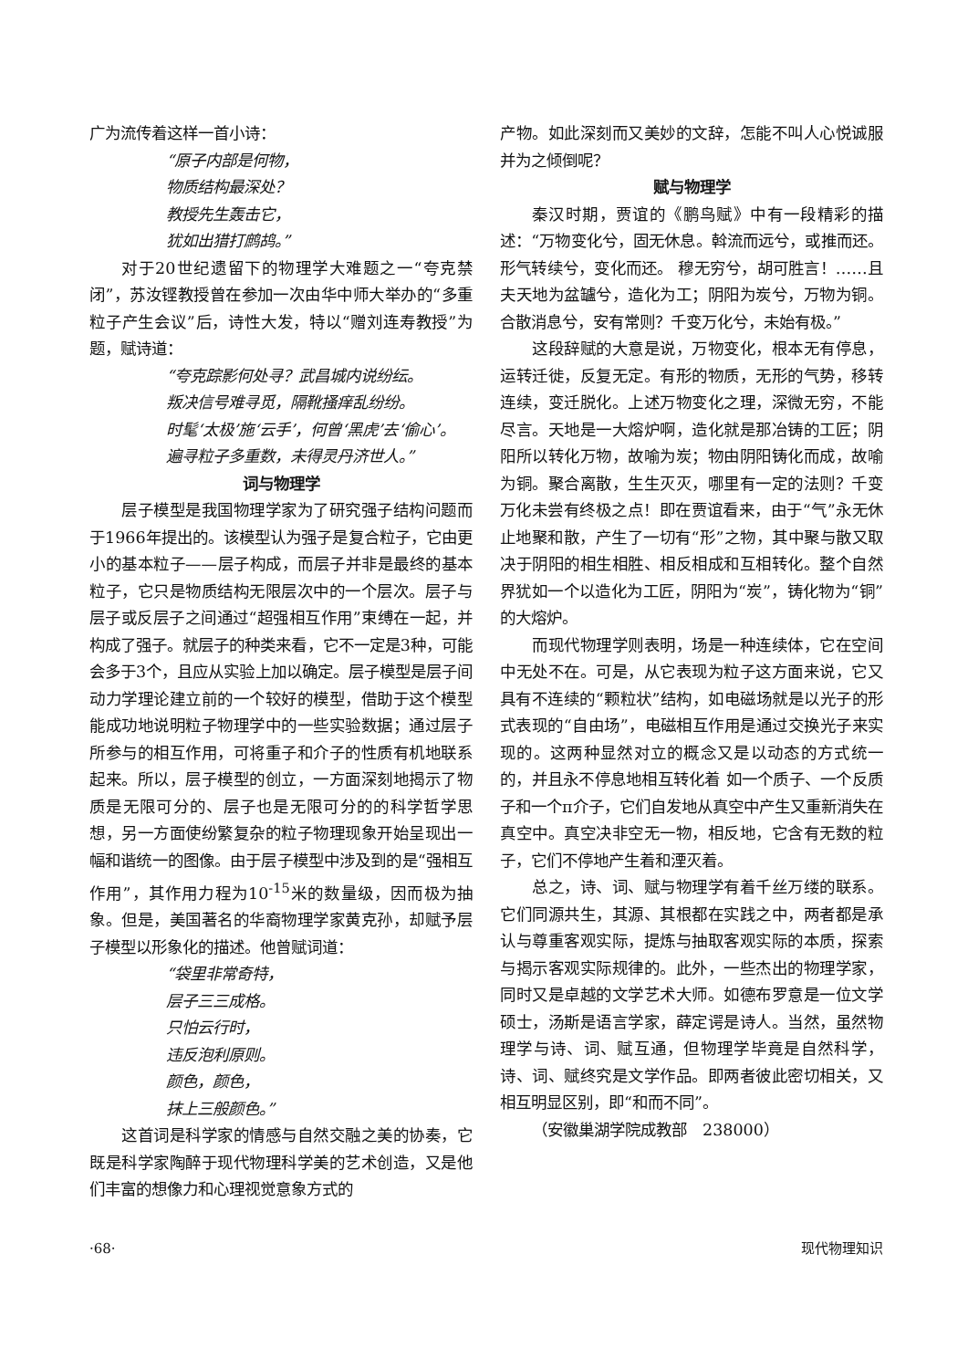广为流传着这样一首小诗：
“原子内部是何物，
物质结构最深处？
教授先生轰击它，
犹如出猎打鹧鸪。”
对于20世纪遗留下的物理学大难题之一“夸克禁闭”，苏汝铿教授曾在参加一次由华中师大举办的“多重粒子产生会议”后，诗性大发，特以“赠刘连寿教授”为题，赋诗道：
“夸克踪影何处寻？武昌城内说纷纭。
叛决信号难寻觅，隔靴搔痒乱纷纷。
时髦‘太极’施‘云手’，何曾‘黑虎’去‘偷心’。
遍寻粒子多重数，未得灵丹济世人。”
词与物理学
层子模型是我国物理学家为了研究强子结构问题而于1966年提出的。该模型认为强子是复合粒子，它由更小的基本粒子——层子构成，而层子并非是最终的基本粒子，它只是物质结构无限层次中的一个层次。层子与层子或反层子之间通过“超强相互作用”束缚在一起，并构成了强子。就层子的种类来看，它不一定是3种，可能会多于3个，且应从实验上加以确定。层子模型是层子间动力学理论建立前的一个较好的模型，借助于这个模型能成功地说明粒子物理学中的一些实验数据；通过层子所参与的相互作用，可将重子和介子的性质有机地联系起来。所以，层子模型的创立，一方面深刻地揭示了物质是无限可分的、层子也是无限可分的的科学哲学思想，另一方面使纷繁复杂的粒子物理现象开始呈现出一幅和谐统一的图像。由于层子模型中涉及到的是“强相互作用”，其作用力程为10<sup>-15</sup>米的数量级，因而极为抽象。但是，美国著名的华裔物理学家黄克孙，却赋予层子模型以形象化的描述。他曾赋词道：
“袋里非常奇特，
层子三三成格。
只怕云行时，
违反泡利原则。
颜色，颜色，
抹上三般颜色。”
这首词是科学家的情感与自然交融之美的协奏，它既是科学家陶醉于现代物理科学美的艺术创造，又是他们丰富的想像力和心理视觉意象方式的
产物。如此深刻而又美妙的文辞，怎能不叫人心悦诚服并为之倾倒呢？
赋与物理学
秦汉时期，贾谊的《鹏鸟赋》中有一段精彩的描述：“万物变化兮，固无休息。斡流而远兮，或推而还。形气转续兮，变化而还。 穆无穷兮，胡可胜言！……且夫天地为盆罏兮，造化为工；阴阳为炭兮，万物为铜。合散消息兮，安有常则？千变万化兮，未始有极。”
这段辞赋的大意是说，万物变化，根本无有停息，运转迁徙，反复无定。有形的物质，无形的气势，移转连续，变迁脱化。上述万物变化之理，深微无穷，不能尽言。天地是一大熔炉啊，造化就是那冶铸的工匠；阴阳所以转化万物，故喻为炭；物由阴阳铸化而成，故喻为铜。聚合离散，生生灭灭，哪里有一定的法则？千变万化未尝有终极之点！即在贾谊看来，由于“气”永无休止地聚和散，产生了一切有“形”之物，其中聚与散又取决于阴阳的相生相胜、相反相成和互相转化。整个自然界犹如一个以造化为工匠，阴阳为“炭”，铸化物为“铜”的大熔炉。
而现代物理学则表明，场是一种连续体，它在空间中无处不在。可是，从它表现为粒子这方面来说，它又具有不连续的“颗粒状”结构，如电磁场就是以光子的形式表现的“自由场”，电磁相互作用是通过交换光子来实现的。这两种显然对立的概念又是以动态的方式统一的，并且永不停息地相互转化着 如一个质子、一个反质子和一个π介子，它们自发地从真空中产生又重新消失在真空中。真空决非空无一物，相反地，它含有无数的粒子，它们不停地产生着和湮灭着。
总之，诗、词、赋与物理学有着千丝万缕的联系。它们同源共生，其源、其根都在实践之中，两者都是承认与尊重客观实际，提炼与抽取客观实际的本质，探索与揭示客观实际规律的。此外，一些杰出的物理学家，同时又是卓越的文学艺术大师。如德布罗意是一位文学硕士，汤斯是语言学家，薛定谔是诗人。当然，虽然物理学与诗、词、赋互通，但物理学毕竟是自然科学，诗、词、赋终究是文学作品。即两者彼此密切相关，又相互明显区别，即“和而不同”。
（安徽巢湖学院成教部　238000）
·68· 现代物理知识